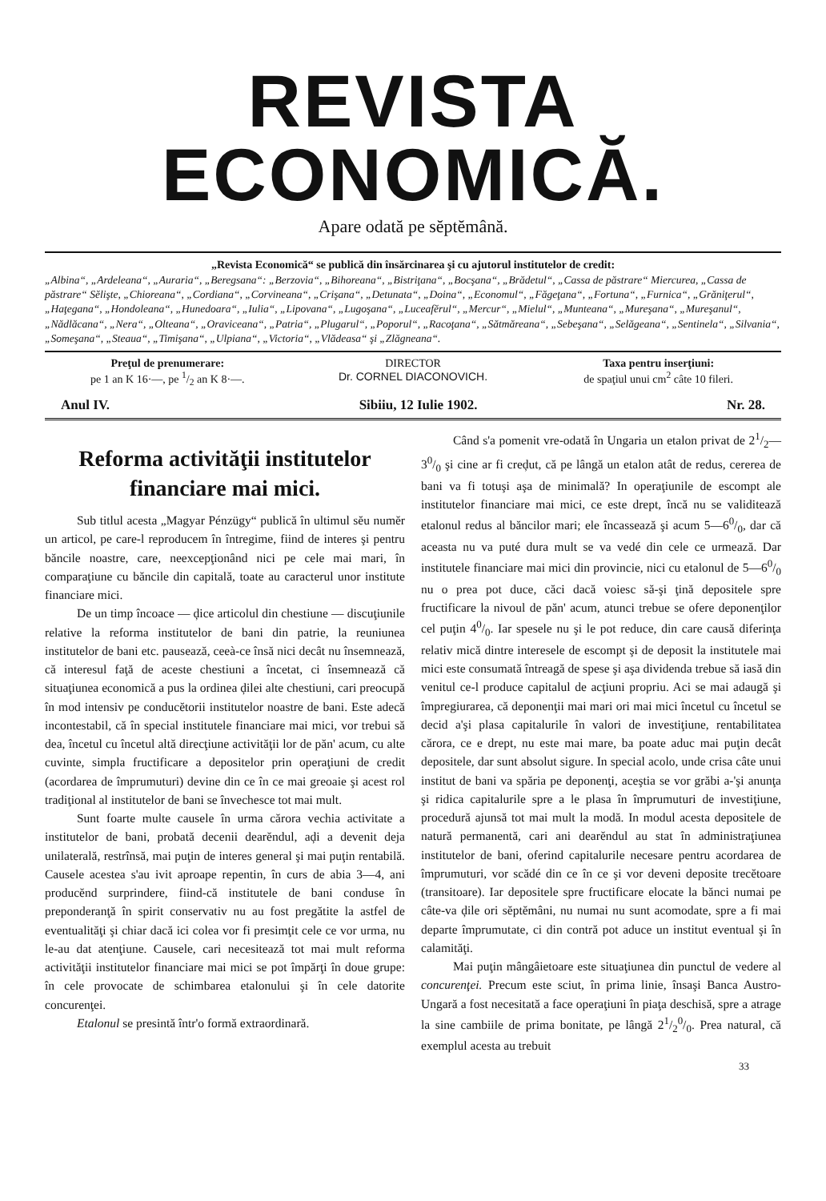REVISTA ECONOMICĂ.
Apare odată pe sĕptĕmână.
„Revista Economică“ se publică din însărcinarea şi cu ajutorul institutelor de credit:
„Albina“, „Ardeleana“, „Auraria“, „Beregsana“: „Berzovia“, „Bihoreana“, „Bistriţana“, „Bocşana“, „Brădetul“, „Cassa de păstrare“ Miercurea, „Cassa de păstrare“ Sĕlişte, „Chioreana“, „Cordiana“, „Corvineana“, „Crişana“, „Detunata“, „Doina“, „Economul“, „Făgeţana“, „Fortuna“, „Furnica“, „Grăniţerul“, „Haţegana“, „Hondoleana“, „Hunedoara“, „Iulia“, „Lipovana“, „Lugoşana“, „Luceafĕrul“, „Mercur“, „Mielul“, „Munteana“, „Mureşana“, „Mureşanul“, „Nădlăcana“, „Nera“, „Olteana“, „Oraviceana“, „Patria“, „Plugarul“, „Poporul“, „Racoţana“, „Sătmăreana“, „Sebeşana“, „Selăgeana“, „Sentinela“, „Silvania“, „Someşana“, „Steaua“, „Timişana“, „Ulpiana“, „Victoria“, „Vlădeasa“ şi „Zlăgneana“.
Preţul de prenumerare:
pe 1 an K 16·—, pe 1/2 an K 8·—.
DIRECTOR
Dr. CORNEL DIACONOVICH.
Taxa pentru inserţiuni:
de spaţiul unui cm<sup>2</sup> câte 10 fileri.
Anul IV. Sibiiu, 12 Iulie 1902. Nr. 28.
Reforma activităţii institutelor financiare mai mici.
Sub titlul acesta „Magyar Pénzügy“ publică în ultimul sĕu numĕr un articol, pe care-l reproducem în întregime, fiind de interes şi pentru băncile noastre, care, neexcepţionând nici pe cele mai mari, în comparaţiune cu băncile din capitală, toate au caracterul unor institute financiare mici.
De un timp încoace — ḑice articolul din chestiune — discuţiunile relative la reforma institutelor de bani din patrie, la reuniunea institutelor de bani etc. pausează, ceeà-ce însă nici decât nu însemnează, că interesul faţă de aceste chestiuni a încetat, ci însemnează că situaţiunea economică a pus la ordinea ḑilei alte chestiuni, cari preocupă în mod intensiv pe conducĕtorii institutelor noastre de bani. Este adecă incontestabil, că în special institutele financiare mai mici, vor trebui să dea, încetul cu încetul altă direcţiune activităţii lor de păn' acum, cu alte cuvinte, simpla fructificare a depositelor prin operaţiuni de credit (acordarea de împrumuturi) devine din ce în ce mai greoaie şi acest rol tradiţional al institutelor de bani se învechesce tot mai mult.
Sunt foarte multe causele în urma cărora vechia activitate a institutelor de bani, probată decenii dearĕndul, aḑi a devenit deja unilaterală, restrînsă, mai puţin de interes general şi mai puţin rentabilă. Causele acestea s'au ivit aproape repentin, în curs de abia 3—4, ani producĕnd surprindere, fiind-că institutele de bani conduse în preponderanţă în spirit conservativ nu au fost pregătite la astfel de eventualităţi şi chiar dacă ici colea vor fi presimţit cele ce vor urma, nu le-au dat atenţiune. Causele, cari necesitează tot mai mult reforma activităţii institutelor financiare mai mici se pot împărţi în doue grupe: în cele provocate de schimbarea etalonului şi în cele datorite concurenţei.
Etalonul se presintă într'o formă extraordinară.
Când s'a pomenit vre-odată în Ungaria un etalon privat de 21/2—30/0 şi cine ar fi creḑut, că pe lângă un etalon atât de redus, cererea de bani va fi totuşi aşa de minimală? In operaţiunile de escompt ale institutelor financiare mai mici, ce este drept, încă nu se validitează etalonul redus al băncilor mari; ele încassează şi acum 5—60/0, dar că aceasta nu va puté dura mult se va vedé din cele ce urmează. Dar institutele financiare mai mici din provincie, nici cu etalonul de 5—60/0 nu o prea pot duce, căci dacă voiesc să-şi ţină depositele spre fructificare la nivoul de păn' acum, atunci trebue se ofere deponenţilor cel puţin 40/0. Iar spesele nu şi le pot reduce, din care causă diferinţa relativ mică dintre interesele de escompt şi de deposit la institutele mai mici este consumată întreagă de spese şi aşa dividenda trebue să iasă din venitul ce-l produce capitalul de acţiuni propriu. Aci se mai adaugă şi împregiurarea, că deponenţii mai mari ori mai mici încetul cu încetul se decid a'şi plasa capitalurile în valori de investiţiune, rentabilitatea cărora, ce e drept, nu este mai mare, ba poate aduc mai puţin decât depositele, dar sunt absolut sigure. In special acolo, unde crisa câte unui institut de bani va spăria pe deponenţi, aceştia se vor grăbi a-'şi anunţa şi ridica capitalurile spre a le plasa în împrumuturi de investiţiune, procedură ajunsă tot mai mult la modă. In modul acesta depositele de natură permanentă, cari ani dearĕndul au stat în administraţiunea institutelor de bani, oferind capitalurile necesare pentru acordarea de împrumuturi, vor scădé din ce în ce şi vor deveni deposite trecĕtoare (transitoare). Iar depositele spre fructificare elocate la bănci numai pe câte-va ḑile ori sĕptĕmâni, nu numai nu sunt acomodate, spre a fi mai departe împrumutate, ci din contră pot aduce un institut eventual şi în calamităţi.
Mai puţin mângâietoare este situaţiunea din punctul de vedere al concurenţei. Precum este sciut, în prima linie, însaşi Banca Austro-Ungară a fost necesitată a face operaţiuni în piaţa deschisă, spre a atrage la sine cambiile de prima bonitate, pe lângă 21/20/0. Prea natural, că exemplul acesta au trebuit
33